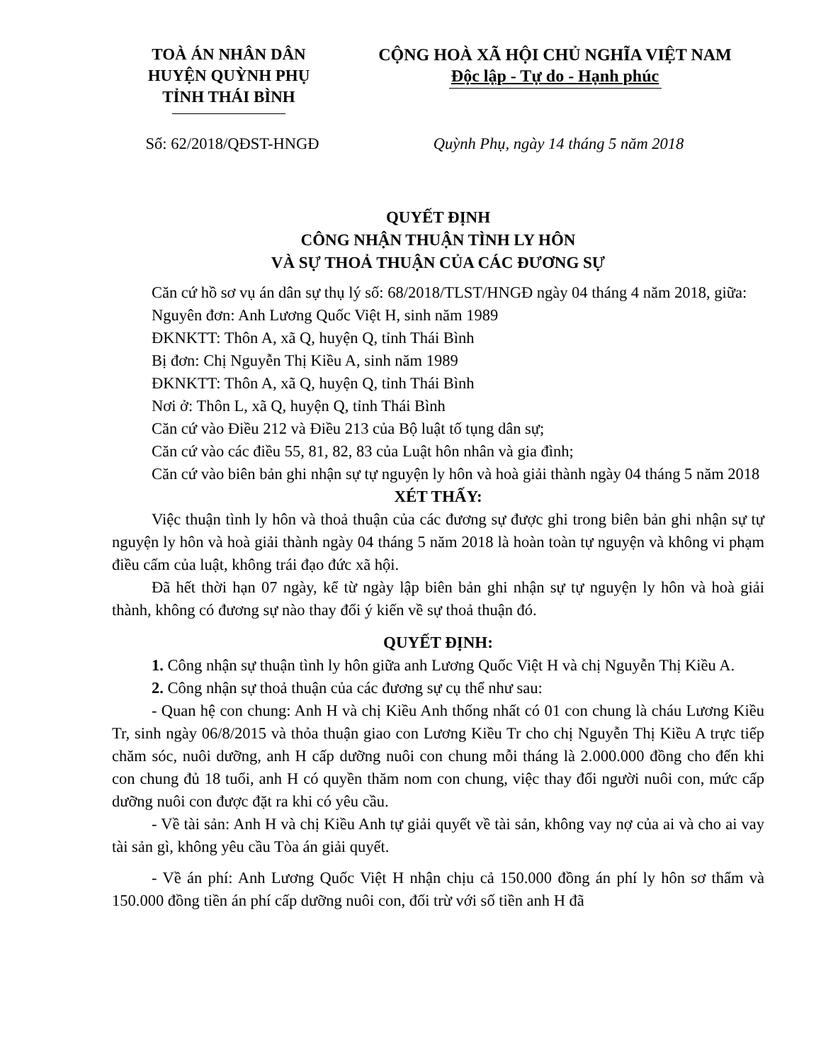TOÀ ÁN NHÂN DÂN
HUYỆN QUỲNH PHỤ
TỈNH THÁI BÌNH
CỘNG HOÀ XÃ HỘI CHỦ NGHĨA VIỆT NAM
Độc lập - Tự do - Hạnh phúc
Số: 62/2018/QĐST-HNGĐ Quỳnh Phụ, ngày 14 tháng 5 năm 2018
QUYẾT ĐỊNH
CÔNG NHẬN THUẬN TÌNH LY HÔN
VÀ SỰ THOẢ THUẬN CỦA CÁC ĐƯƠNG SỰ
Căn cứ hồ sơ vụ án dân sự thụ lý số: 68/2018/TLST/HNGĐ ngày 04 tháng 4 năm 2018, giữa:
Nguyên đơn: Anh Lương Quốc Việt H, sinh năm 1989
ĐKNKTT: Thôn A, xã Q, huyện Q, tỉnh Thái Bình
Bị đơn: Chị Nguyễn Thị Kiều A, sinh năm 1989
ĐKNKTT: Thôn A, xã Q, huyện Q, tỉnh Thái Bình
Nơi ở: Thôn L, xã Q, huyện Q, tỉnh Thái Bình
Căn cứ vào Điều 212 và Điều 213 của Bộ luật tố tụng dân sự;
Căn cứ vào các điều 55, 81, 82, 83 của Luật hôn nhân và gia đình;
Căn cứ vào biên bản ghi nhận sự tự nguyện ly hôn và hoà giải thành ngày 04 tháng 5 năm 2018
XÉT THẤY:
Việc thuận tình ly hôn và thoả thuận của các đương sự được ghi trong biên bản ghi nhận sự tự nguyện ly hôn và hoà giải thành ngày 04 tháng 5 năm 2018 là hoàn toàn tự nguyện và không vi phạm điều cấm của luật, không trái đạo đức xã hội.
Đã hết thời hạn 07 ngày, kể từ ngày lập biên bản ghi nhận sự tự nguyện ly hôn và hoà giải thành, không có đương sự nào thay đổi ý kiến về sự thoả thuận đó.
QUYẾT ĐỊNH:
1. Công nhận sự thuận tình ly hôn giữa anh Lương Quốc Việt H và chị Nguyễn Thị Kiều A.
2. Công nhận sự thoả thuận của các đương sự cụ thể như sau:
- Quan hệ con chung: Anh H và chị Kiều Anh thống nhất có 01 con chung là cháu Lương Kiều Tr, sinh ngày 06/8/2015 và thỏa thuận giao con Lương Kiều Tr cho chị Nguyễn Thị Kiều A trực tiếp chăm sóc, nuôi dưỡng, anh H cấp dưỡng nuôi con chung mỗi tháng là 2.000.000 đồng cho đến khi con chung đủ 18 tuổi, anh H có quyền thăm nom con chung, việc thay đổi người nuôi con, mức cấp dưỡng nuôi con được đặt ra khi có yêu cầu.
- Về tài sản: Anh H và chị Kiều Anh tự giải quyết về tài sản, không vay nợ của ai và cho ai vay tài sản gì, không yêu cầu Tòa án giải quyết.
- Về án phí: Anh Lương Quốc Việt H nhận chịu cả 150.000 đồng án phí ly hôn sơ thẩm và 150.000 đồng tiền án phí cấp dưỡng nuôi con, đối trừ với số tiền anh H đã